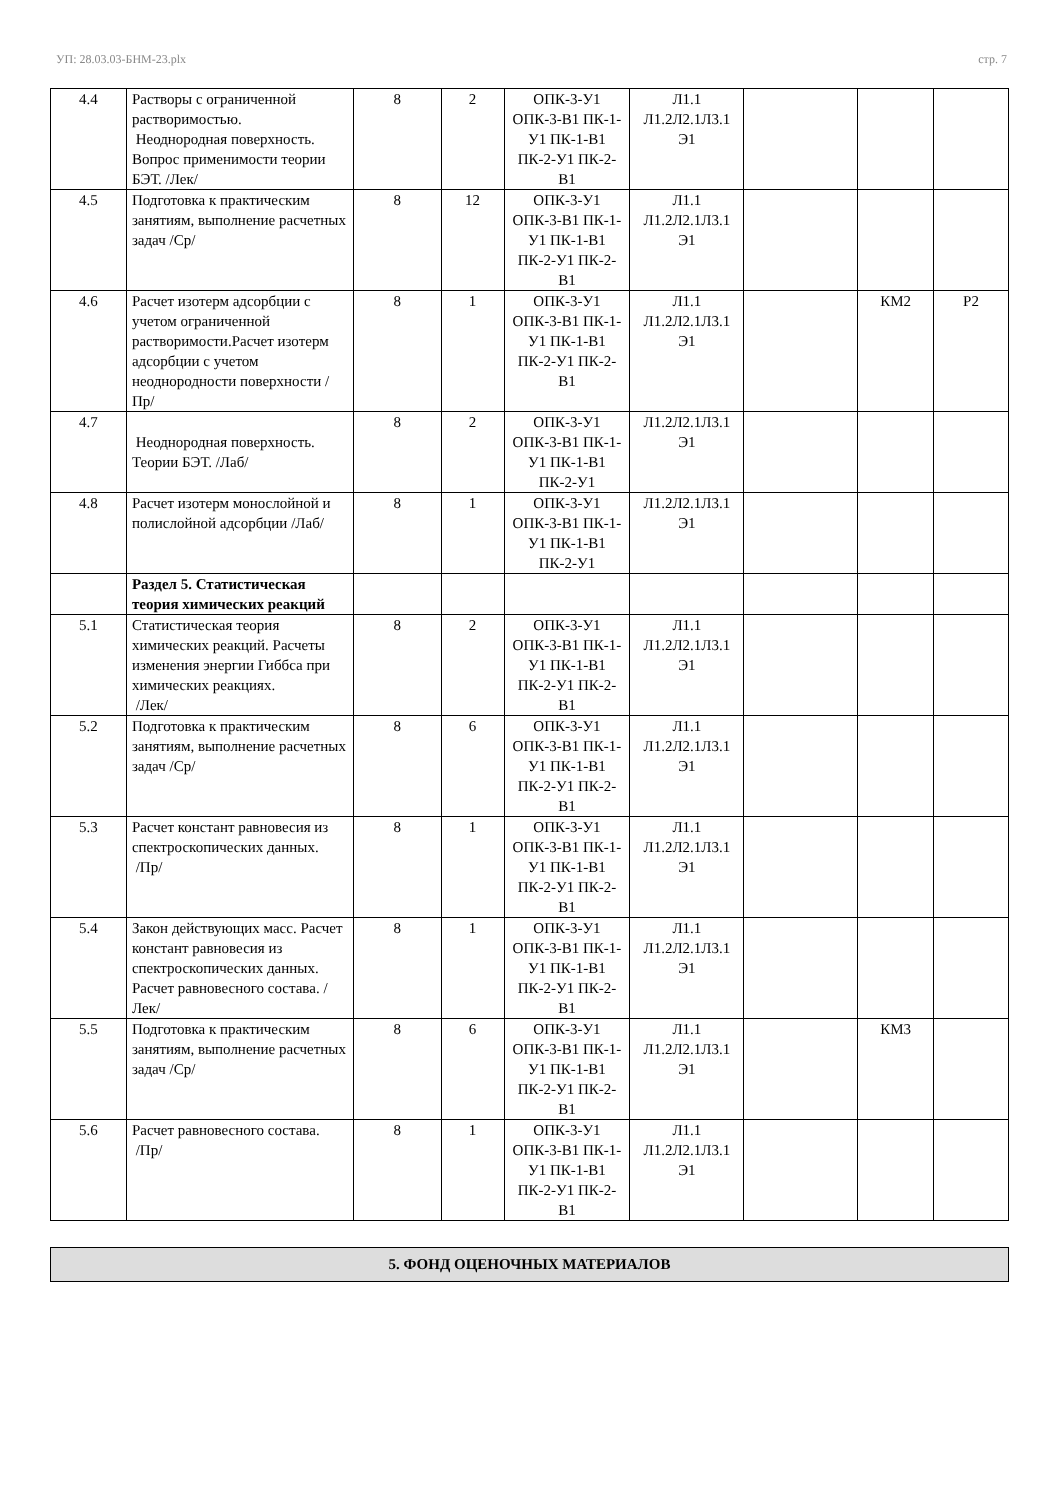УП: 28.03.03-БНМ-23.plx стр. 7
| 4.4 | Растворы с ограниченной растворимостью. Неоднородная поверхность. Вопрос применимости теории БЭТ. /Лек/ | 8 | 2 | ОПК-3-У1 ОПК-3-В1 ПК-1-У1 ПК-1-В1 ПК-2-У1 ПК-2-В1 | Л1.1 Л1.2Л2.1Л3.1 Э1 | | | |
| 4.5 | Подготовка к практическим занятиям, выполнение расчетных задач /Ср/ | 8 | 12 | ОПК-3-У1 ОПК-3-В1 ПК-1-У1 ПК-1-В1 ПК-2-У1 ПК-2-В1 | Л1.1 Л1.2Л2.1Л3.1 Э1 | | | |
| 4.6 | Расчет изотерм адсорбции с учетом ограниченной растворимости.Расчет изотерм адсорбции с учетом неоднородности поверхности /Пр/ | 8 | 1 | ОПК-3-У1 ОПК-3-В1 ПК-1-У1 ПК-1-В1 ПК-2-У1 ПК-2-В1 | Л1.1 Л1.2Л2.1Л3.1 Э1 | | КМ2 | Р2 |
| 4.7 | Неоднородная поверхность. Теории БЭТ. /Лаб/ | 8 | 2 | ОПК-3-У1 ОПК-3-В1 ПК-1-У1 ПК-1-В1 ПК-2-У1 | Л1.2Л2.1Л3.1 Э1 | | | |
| 4.8 | Расчет изотерм монослойной и полислойной адсорбции /Лаб/ | 8 | 1 | ОПК-3-У1 ОПК-3-В1 ПК-1-У1 ПК-1-В1 ПК-2-У1 | Л1.2Л2.1Л3.1 Э1 | | | |
| | Раздел 5. Статистическая теория химических реакций | | | | | | | |
| 5.1 | Статистическая теория химических реакций. Расчеты изменения энергии Гиббса при химических реакциях. /Лек/ | 8 | 2 | ОПК-3-У1 ОПК-3-В1 ПК-1-У1 ПК-1-В1 ПК-2-У1 ПК-2-В1 | Л1.1 Л1.2Л2.1Л3.1 Э1 | | | |
| 5.2 | Подготовка к практическим занятиям, выполнение расчетных задач /Ср/ | 8 | 6 | ОПК-3-У1 ОПК-3-В1 ПК-1-У1 ПК-1-В1 ПК-2-У1 ПК-2-В1 | Л1.1 Л1.2Л2.1Л3.1 Э1 | | | |
| 5.3 | Расчет констант равновесия из спектроскопических данных. /Пр/ | 8 | 1 | ОПК-3-У1 ОПК-3-В1 ПК-1-У1 ПК-1-В1 ПК-2-У1 ПК-2-В1 | Л1.1 Л1.2Л2.1Л3.1 Э1 | | | |
| 5.4 | Закон действующих масс. Расчет констант равновесия из спектроскопических данных. Расчет равновесного состава. /Лек/ | 8 | 1 | ОПК-3-У1 ОПК-3-В1 ПК-1-У1 ПК-1-В1 ПК-2-У1 ПК-2-В1 | Л1.1 Л1.2Л2.1Л3.1 Э1 | | | |
| 5.5 | Подготовка к практическим занятиям, выполнение расчетных задач /Ср/ | 8 | 6 | ОПК-3-У1 ОПК-3-В1 ПК-1-У1 ПК-1-В1 ПК-2-У1 ПК-2-В1 | Л1.1 Л1.2Л2.1Л3.1 Э1 | | КМ3 | |
| 5.6 | Расчет равновесного состава. /Пр/ | 8 | 1 | ОПК-3-У1 ОПК-3-В1 ПК-1-У1 ПК-1-В1 ПК-2-У1 ПК-2-В1 | Л1.1 Л1.2Л2.1Л3.1 Э1 | | | |
5. ФОНД ОЦЕНОЧНЫХ МАТЕРИАЛОВ